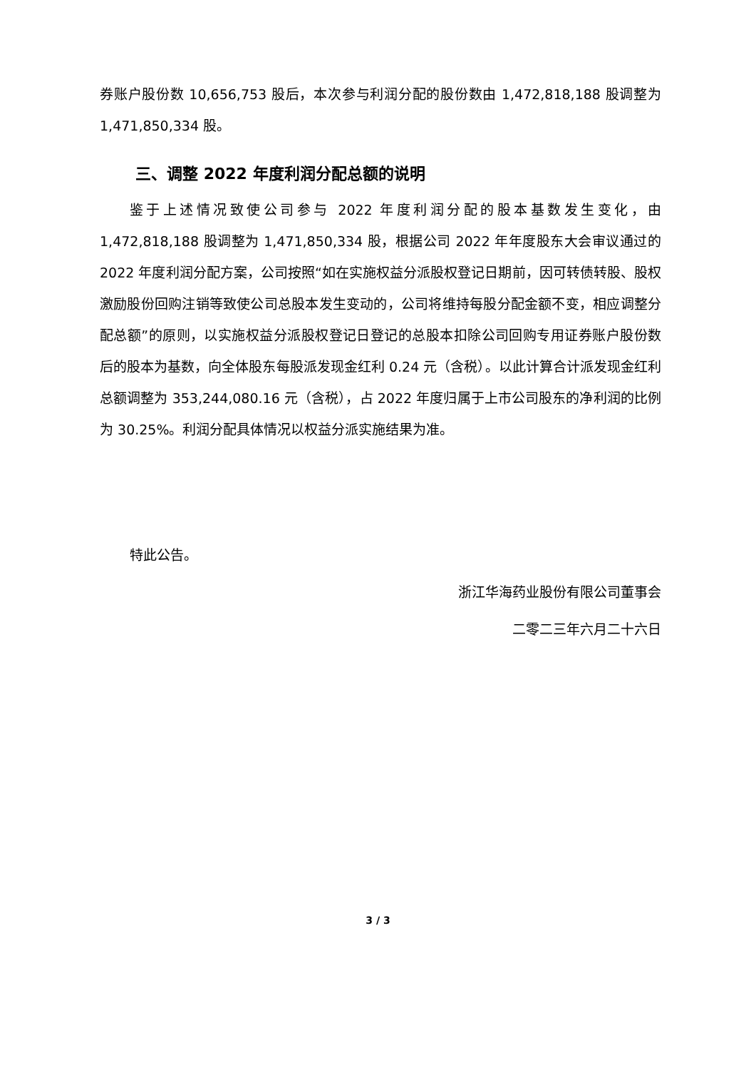券账户股份数 10,656,753 股后，本次参与利润分配的股份数由 1,472,818,188 股调整为 1,471,850,334 股。
三、调整 2022 年度利润分配总额的说明
鉴于上述情况致使公司参与 2022 年度利润分配的股本基数发生变化，由 1,472,818,188 股调整为 1,471,850,334 股，根据公司 2022 年年度股东大会审议通过的 2022 年度利润分配方案，公司按照“如在实施权益分派股权登记日期前，因可转债转股、股权激励股份回购注销等致使公司总股本发生变动的，公司将维持每股分配金额不变，相应调整分配总额”的原则，以实施权益分派股权登记日登记的总股本扣除公司回购专用证券账户股份数后的股本为基数，向全体股东每股派发现金红利 0.24 元（含税）。以此计算合计派发现金红利总额调整为 353,244,080.16 元（含税），占 2022 年度归属于上市公司股东的净利润的比例为 30.25%。利润分配具体情况以权益分派实施结果为准。
特此公告。
浙江华海药业股份有限公司董事会
二零二三年六月二十六日
3 / 3